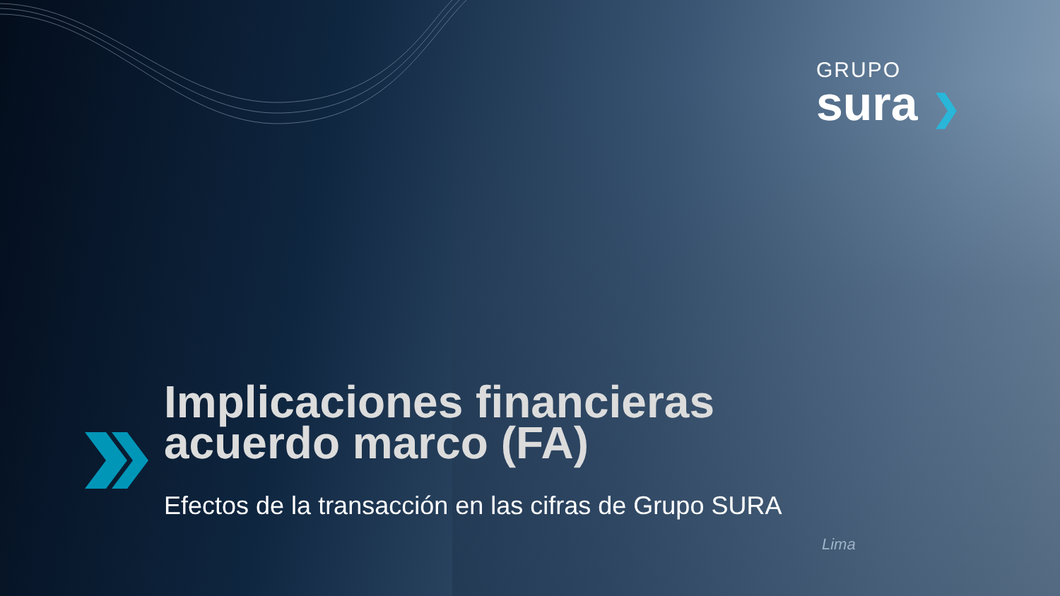GRUPO
sura ❯
Implicaciones financieras
acuerdo marco (FA)
Efectos de la transacción en las cifras de Grupo SURA
Lima